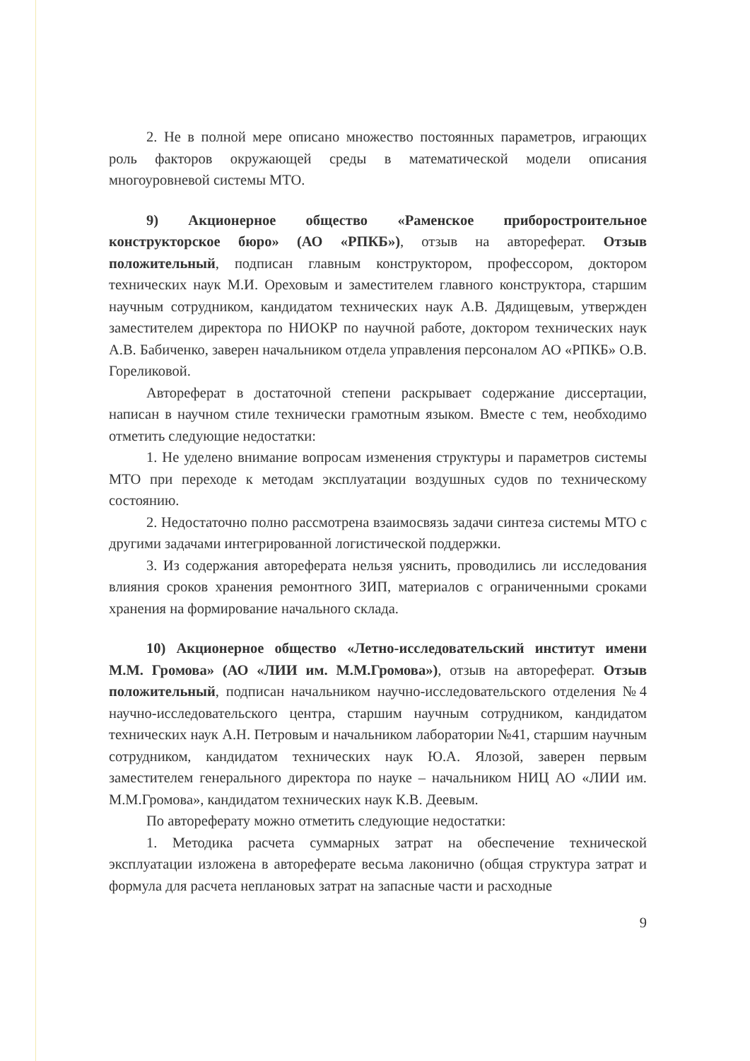2. Не в полной мере описано множество постоянных параметров, играющих роль факторов окружающей среды в математической модели описания многоуровневой системы МТО.
9) Акционерное общество «Раменское приборостроительное конструкторское бюро» (АО «РПКБ»), отзыв на автореферат. Отзыв положительный, подписан главным конструктором, профессором, доктором технических наук М.И. Ореховым и заместителем главного конструктора, старшим научным сотрудником, кандидатом технических наук А.В. Дядищевым, утвержден заместителем директора по НИОКР по научной работе, доктором технических наук А.В. Бабиченко, заверен начальником отдела управления персоналом АО «РПКБ» О.В. Гореликовой.
Автореферат в достаточной степени раскрывает содержание диссертации, написан в научном стиле технически грамотным языком. Вместе с тем, необходимо отметить следующие недостатки:
1. Не уделено внимание вопросам изменения структуры и параметров системы МТО при переходе к методам эксплуатации воздушных судов по техническому состоянию.
2. Недостаточно полно рассмотрена взаимосвязь задачи синтеза системы МТО с другими задачами интегрированной логистической поддержки.
3. Из содержания автореферата нельзя уяснить, проводились ли исследования влияния сроков хранения ремонтного ЗИП, материалов с ограниченными сроками хранения на формирование начального склада.
10) Акционерное общество «Летно-исследовательский институт имени М.М. Громова» (АО «ЛИИ им. М.М.Громова»), отзыв на автореферат. Отзыв положительный, подписан начальником научно-исследовательского отделения №4 научно-исследовательского центра, старшим научным сотрудником, кандидатом технических наук А.Н. Петровым и начальником лаборатории №41, старшим научным сотрудником, кандидатом технических наук Ю.А. Ялозой, заверен первым заместителем генерального директора по науке – начальником НИЦ АО «ЛИИ им. М.М.Громова», кандидатом технических наук К.В. Деевым.
По автореферату можно отметить следующие недостатки:
1. Методика расчета суммарных затрат на обеспечение технической эксплуатации изложена в автореферате весьма лаконично (общая структура затрат и формула для расчета неплановых затрат на запасные части и расходные
9